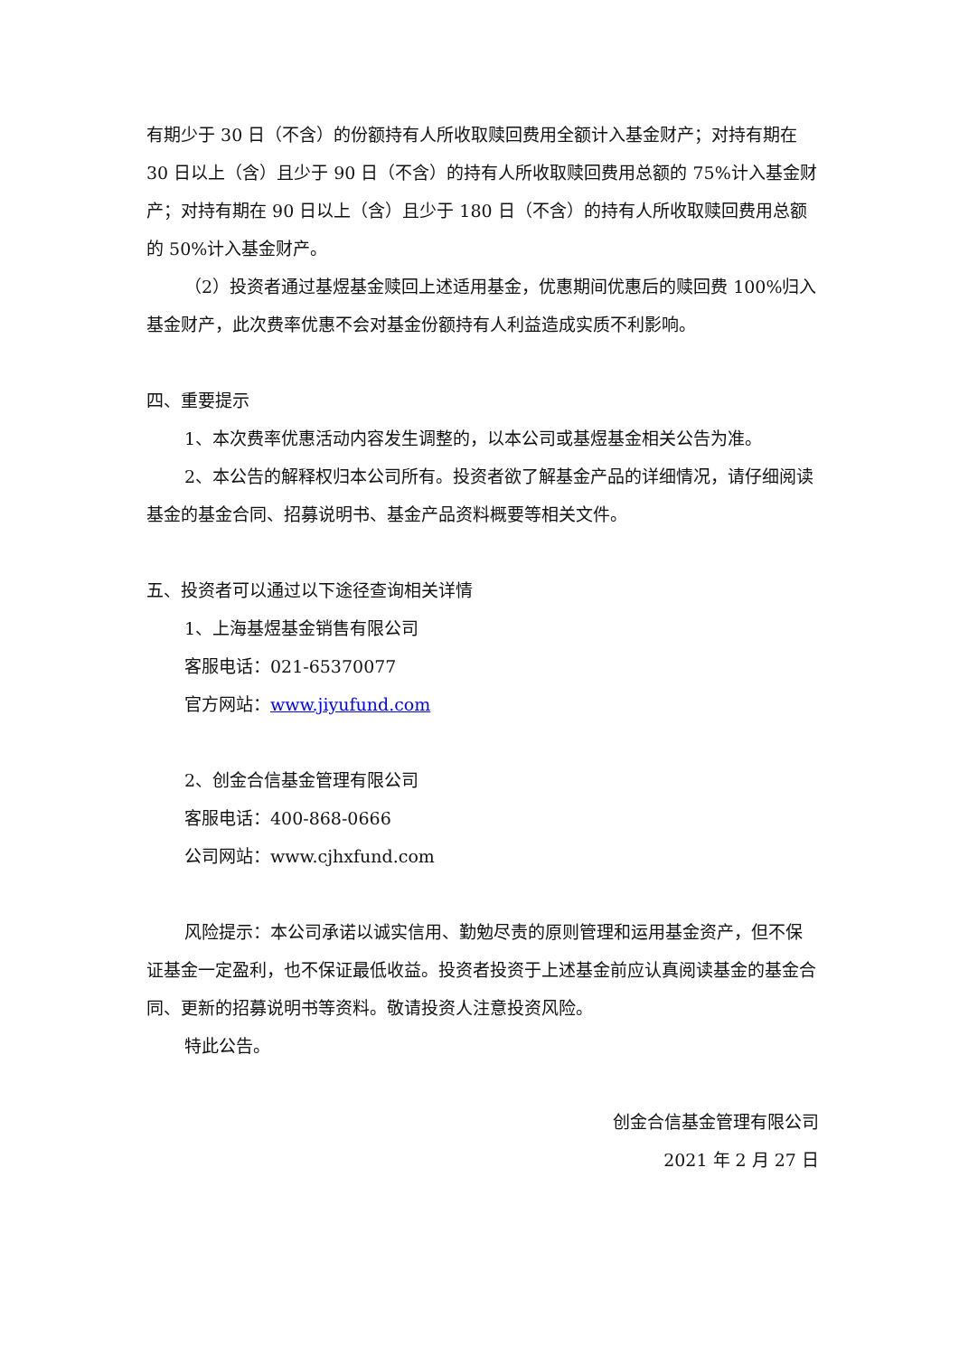有期少于 30 日（不含）的份额持有人所收取赎回费用全额计入基金财产；对持有期在 30 日以上（含）且少于 90 日（不含）的持有人所收取赎回费用总额的 75%计入基金财产；对持有期在 90 日以上（含）且少于 180 日（不含）的持有人所收取赎回费用总额的 50%计入基金财产。
（2）投资者通过基煜基金赎回上述适用基金，优惠期间优惠后的赎回费 100%归入基金财产，此次费率优惠不会对基金份额持有人利益造成实质不利影响。
四、重要提示
1、本次费率优惠活动内容发生调整的，以本公司或基煜基金相关公告为准。
2、本公告的解释权归本公司所有。投资者欲了解基金产品的详细情况，请仔细阅读基金的基金合同、招募说明书、基金产品资料概要等相关文件。
五、投资者可以通过以下途径查询相关详情
1、上海基煜基金销售有限公司
客服电话：021-65370077
官方网站：www.jiyufund.com
2、创金合信基金管理有限公司
客服电话：400-868-0666
公司网站：www.cjhxfund.com
风险提示：本公司承诺以诚实信用、勤勉尽责的原则管理和运用基金资产，但不保证基金一定盈利，也不保证最低收益。投资者投资于上述基金前应认真阅读基金的基金合同、更新的招募说明书等资料。敬请投资人注意投资风险。
特此公告。
创金合信基金管理有限公司
2021 年 2 月 27 日